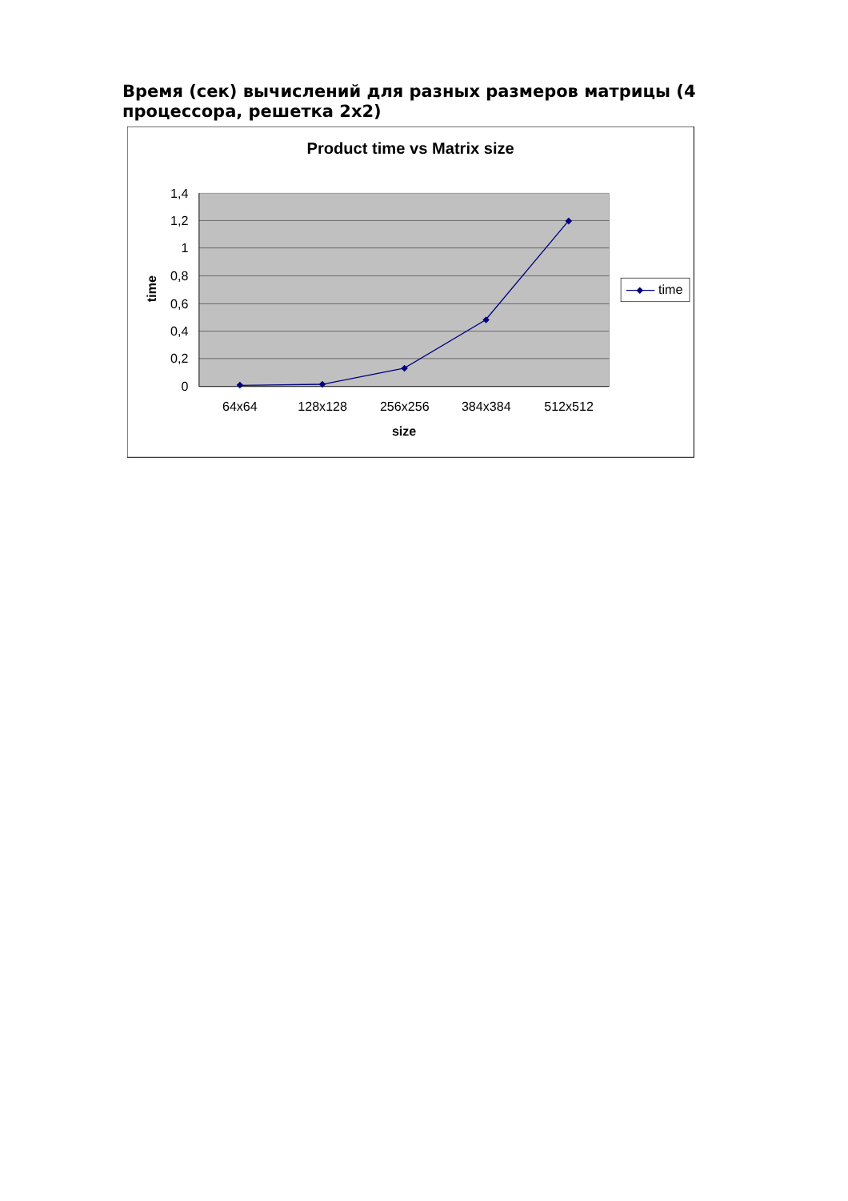Время (сек) вычислений для разных размеров матрицы (4 процессора, решетка 2x2)
Product time vs Matrix size
1,4
1,2
1
0,8
0,6
0,4
0,2
0
64x64
128x128
256x256
384x384
512x512
size
time
time